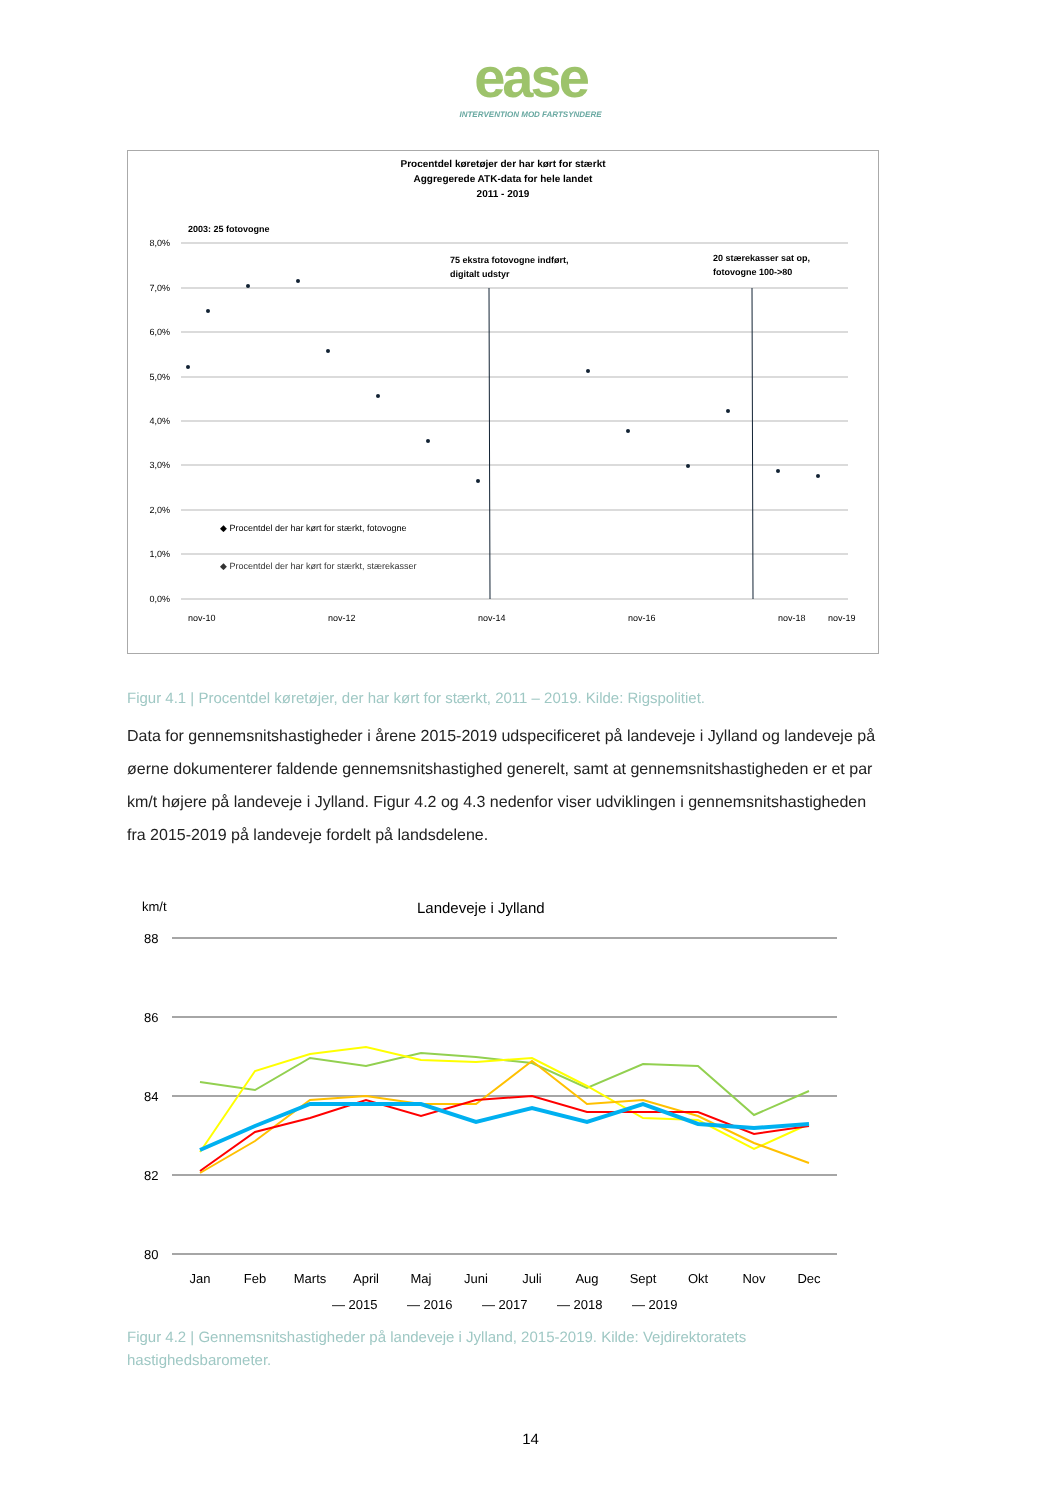ease
INTERVENTION MOD FARTSYNDERE
Procentdel køretøjer der har kørt for stærkt
Aggregerede ATK-data for hele landet
2011 - 2019
2003: 25 fotovogne
75 ekstra fotovogne indført,
digitalt udstyr
20 stærekasser sat op,
fotovogne 100->80
8,0%
7,0%
6,0%
5,0%
4,0%
3,0%
2,0%
1,0%
0,0%
◆ Procentdel der har kørt for stærkt, fotovogne
◆ Procentdel der har kørt for stærkt, stærekasser
nov-10
nov-12
nov-14
nov-16
nov-18
nov-19
Figur 4.1 | Procentdel køretøjer, der har kørt for stærkt, 2011 – 2019. Kilde: Rigspolitiet.
Data for gennemsnitshastigheder i årene 2015-2019 udspecificeret på landeveje i Jylland og landeveje på øerne dokumenterer faldende gennemsnitshastighed generelt, samt at gennemsnitshastigheden er et par km/t højere på landeveje i Jylland. Figur 4.2 og 4.3 nedenfor viser udviklingen i gennemsnitshastigheden fra 2015-2019 på landeveje fordelt på landsdelene.
km/t
Landeveje i Jylland
88
86
84
82
80
Jan
Feb
Marts
April
Maj
Juni
Juli
Aug
Sept
Okt
Nov
Dec
— 2015
— 2016
— 2017
— 2018
— 2019
Figur 4.2 | Gennemsnitshastigheder på landeveje i Jylland, 2015-2019. Kilde: Vejdirektoratets hastighedsbarometer.
14